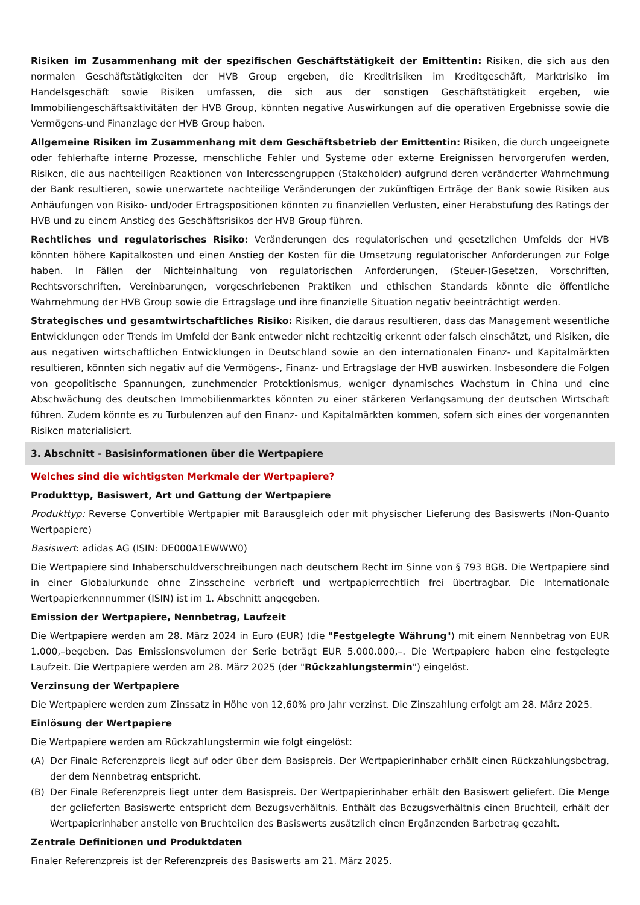Risiken im Zusammenhang mit der spezifischen Geschäftstätigkeit der Emittentin: Risiken, die sich aus den normalen Geschäftstätigkeiten der HVB Group ergeben, die Kreditrisiken im Kreditgeschäft, Marktrisiko im Handelsgeschäft sowie Risiken umfassen, die sich aus der sonstigen Geschäftstätigkeit ergeben, wie Immobiliengeschäftsaktivitäten der HVB Group, könnten negative Auswirkungen auf die operativen Ergebnisse sowie die Vermögens-und Finanzlage der HVB Group haben.
Allgemeine Risiken im Zusammenhang mit dem Geschäftsbetrieb der Emittentin: Risiken, die durch ungeeignete oder fehlerhafte interne Prozesse, menschliche Fehler und Systeme oder externe Ereignissen hervorgerufen werden, Risiken, die aus nachteiligen Reaktionen von Interessengruppen (Stakeholder) aufgrund deren veränderter Wahrnehmung der Bank resultieren, sowie unerwartete nachteilige Veränderungen der zukünftigen Erträge der Bank sowie Risiken aus Anhäufungen von Risiko- und/oder Ertragspositionen könnten zu finanziellen Verlusten, einer Herabstufung des Ratings der HVB und zu einem Anstieg des Geschäftsrisikos der HVB Group führen.
Rechtliches und regulatorisches Risiko: Veränderungen des regulatorischen und gesetzlichen Umfelds der HVB könnten höhere Kapitalkosten und einen Anstieg der Kosten für die Umsetzung regulatorischer Anforderungen zur Folge haben. In Fällen der Nichteinhaltung von regulatorischen Anforderungen, (Steuer-)Gesetzen, Vorschriften, Rechtsvorschriften, Vereinbarungen, vorgeschriebenen Praktiken und ethischen Standards könnte die öffentliche Wahrnehmung der HVB Group sowie die Ertragslage und ihre finanzielle Situation negativ beeinträchtigt werden.
Strategisches und gesamtwirtschaftliches Risiko: Risiken, die daraus resultieren, dass das Management wesentliche Entwicklungen oder Trends im Umfeld der Bank entweder nicht rechtzeitig erkennt oder falsch einschätzt, und Risiken, die aus negativen wirtschaftlichen Entwicklungen in Deutschland sowie an den internationalen Finanz- und Kapitalmärkten resultieren, könnten sich negativ auf die Vermögens-, Finanz- und Ertragslage der HVB auswirken. Insbesondere die Folgen von geopolitische Spannungen, zunehmender Protektionismus, weniger dynamisches Wachstum in China und eine Abschwächung des deutschen Immobilienmarktes könnten zu einer stärkeren Verlangsamung der deutschen Wirtschaft führen. Zudem könnte es zu Turbulenzen auf den Finanz- und Kapitalmärkten kommen, sofern sich eines der vorgenannten Risiken materialisiert.
3. Abschnitt - Basisinformationen über die Wertpapiere
Welches sind die wichtigsten Merkmale der Wertpapiere?
Produkttyp, Basiswert, Art und Gattung der Wertpapiere
Produkttyp: Reverse Convertible Wertpapier mit Barausgleich oder mit physischer Lieferung des Basiswerts (Non-Quanto Wertpapiere)
Basiswert: adidas AG (ISIN: DE000A1EWWW0)
Die Wertpapiere sind Inhaberschuldverschreibungen nach deutschem Recht im Sinne von § 793 BGB. Die Wertpapiere sind in einer Globalurkunde ohne Zinsscheine verbrieft und wertpapierrechtlich frei übertragbar. Die Internationale Wertpapierkennnummer (ISIN) ist im 1. Abschnitt angegeben.
Emission der Wertpapiere, Nennbetrag, Laufzeit
Die Wertpapiere werden am 28. März 2024 in Euro (EUR) (die "Festgelegte Währung") mit einem Nennbetrag von EUR 1.000,–begeben. Das Emissionsvolumen der Serie beträgt EUR 5.000.000,–. Die Wertpapiere haben eine festgelegte Laufzeit. Die Wertpapiere werden am 28. März 2025 (der "Rückzahlungstermin") eingelöst.
Verzinsung der Wertpapiere
Die Wertpapiere werden zum Zinssatz in Höhe von 12,60% pro Jahr verzinst. Die Zinszahlung erfolgt am 28. März 2025.
Einlösung der Wertpapiere
Die Wertpapiere werden am Rückzahlungstermin wie folgt eingelöst:
(A) Der Finale Referenzpreis liegt auf oder über dem Basispreis. Der Wertpapierinhaber erhält einen Rückzahlungsbetrag, der dem Nennbetrag entspricht.
(B) Der Finale Referenzpreis liegt unter dem Basispreis. Der Wertpapierinhaber erhält den Basiswert geliefert. Die Menge der gelieferten Basiswerte entspricht dem Bezugsverhältnis. Enthält das Bezugsverhältnis einen Bruchteil, erhält der Wertpapierinhaber anstelle von Bruchteilen des Basiswerts zusätzlich einen Ergänzenden Barbetrag gezahlt.
Zentrale Definitionen und Produktdaten
Finaler Referenzpreis ist der Referenzpreis des Basiswerts am 21. März 2025.